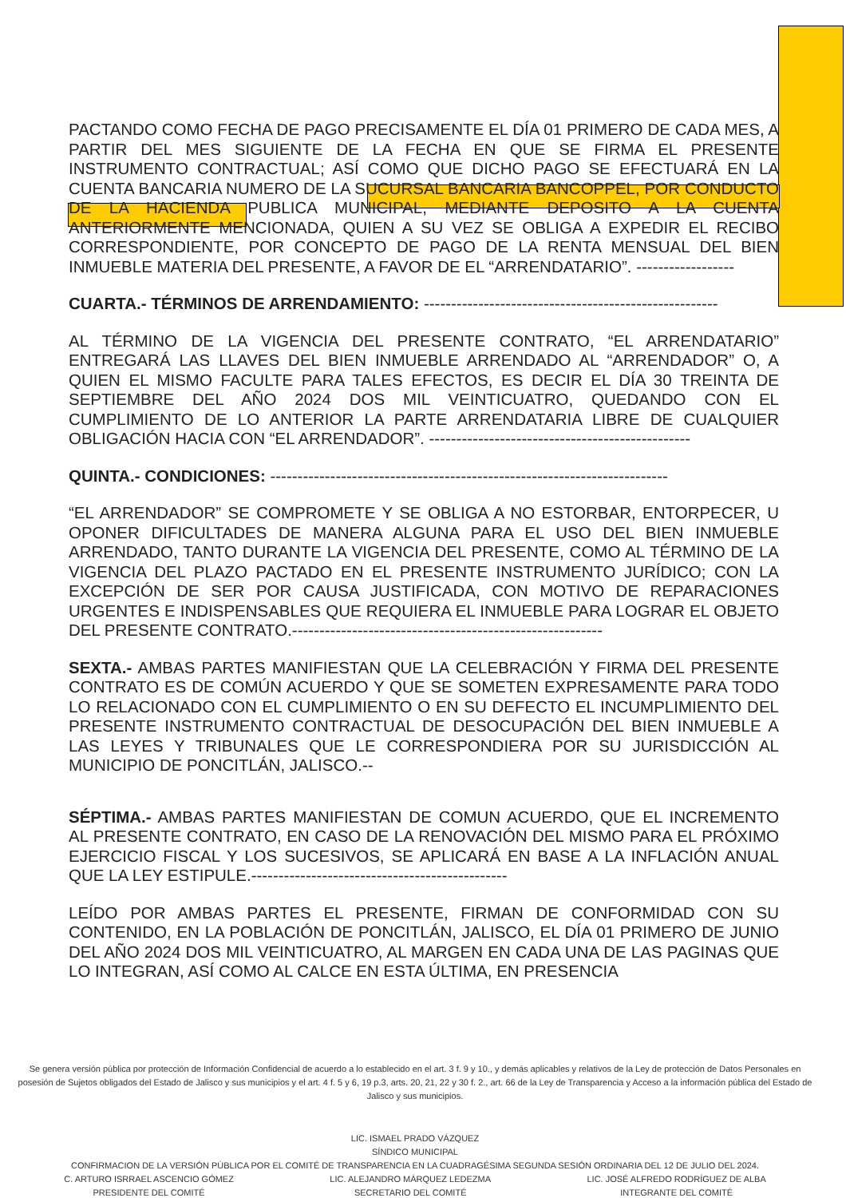PACTANDO COMO FECHA DE PAGO PRECISAMENTE EL DÍA 01 PRIMERO DE CADA MES, A PARTIR DEL MES SIGUIENTE DE LA FECHA EN QUE SE FIRMA EL PRESENTE INSTRUMENTO CONTRACTUAL; ASÍ COMO QUE DICHO PAGO SE EFECTUARÁ EN LA CUENTA BANCARIA NUMERO DE LA SUCURSAL BANCARIA BANCOPPEL, POR CONDUCTO DE LA HACIENDA PUBLICA MUNICIPAL, MEDIANTE DEPOSITO A LA CUENTA ANTERIORMENTE MENCIONADA, QUIEN A SU VEZ SE OBLIGA A EXPEDIR EL RECIBO CORRESPONDIENTE, POR CONCEPTO DE PAGO DE LA RENTA MENSUAL DEL BIEN INMUEBLE MATERIA DEL PRESENTE, A FAVOR DE EL “ARRENDATARIO”. ------------------
CUARTA.- TÉRMINOS DE ARRENDAMIENTO: ------------------------------------------------------
AL TÉRMINO DE LA VIGENCIA DEL PRESENTE CONTRATO, “EL ARRENDATARIO” ENTREGARÁ LAS LLAVES DEL BIEN INMUEBLE ARRENDADO AL “ARRENDADOR” O, A QUIEN EL MISMO FACULTE PARA TALES EFECTOS, ES DECIR EL DÍA 30 TREINTA DE SEPTIEMBRE DEL AÑO 2024 DOS MIL VEINTICUATRO, QUEDANDO CON EL CUMPLIMIENTO DE LO ANTERIOR LA PARTE ARRENDATARIA LIBRE DE CUALQUIER OBLIGACIÓN HACIA CON “EL ARRENDADOR”. ------------------------------------------------
QUINTA.- CONDICIONES: -------------------------------------------------------------------------
“EL ARRENDADOR” SE COMPROMETE Y SE OBLIGA A NO ESTORBAR, ENTORPECER, U OPONER DIFICULTADES DE MANERA ALGUNA PARA EL USO DEL BIEN INMUEBLE ARRENDADO, TANTO DURANTE LA VIGENCIA DEL PRESENTE, COMO AL TÉRMINO DE LA VIGENCIA DEL PLAZO PACTADO EN EL PRESENTE INSTRUMENTO JURÍDICO; CON LA EXCEPCIÓN DE SER POR CAUSA JUSTIFICADA, CON MOTIVO DE REPARACIONES URGENTES E INDISPENSABLES QUE REQUIERA EL INMUEBLE PARA LOGRAR EL OBJETO DEL PRESENTE CONTRATO.---------------------------------------------------------
SEXTA.- AMBAS PARTES MANIFIESTAN QUE LA CELEBRACIÓN Y FIRMA DEL PRESENTE CONTRATO ES DE COMÚN ACUERDO Y QUE SE SOMETEN EXPRESAMENTE PARA TODO LO RELACIONADO CON EL CUMPLIMIENTO O EN SU DEFECTO EL INCUMPLIMIENTO DEL PRESENTE INSTRUMENTO CONTRACTUAL DE DESOCUPACIÓN DEL BIEN INMUEBLE A LAS LEYES Y TRIBUNALES QUE LE CORRESPONDIERA POR SU JURISDICCIÓN AL MUNICIPIO DE PONCITLÁN, JALISCO.--
SÉPTIMA.- AMBAS PARTES MANIFIESTAN DE COMUN ACUERDO, QUE EL INCREMENTO AL PRESENTE CONTRATO, EN CASO DE LA RENOVACIÓN DEL MISMO PARA EL PRÓXIMO EJERCICIO FISCAL Y LOS SUCESIVOS, SE APLICARÁ EN BASE A LA INFLACIÓN ANUAL QUE LA LEY ESTIPULE.-----------------------------------------------
LEÍDO POR AMBAS PARTES EL PRESENTE, FIRMAN DE CONFORMIDAD CON SU CONTENIDO, EN LA POBLACIÓN DE PONCITLÁN, JALISCO, EL DÍA 01 PRIMERO DE JUNIO DEL AÑO 2024 DOS MIL VEINTICUATRO, AL MARGEN EN CADA UNA DE LAS PAGINAS QUE LO INTEGRAN, ASÍ COMO AL CALCE EN ESTA ÚLTIMA, EN PRESENCIA
Se genera versión pública por protección de Información Confidencial de acuerdo a lo establecido en el art. 3 f. 9 y 10., y demás aplicables y relativos de la Ley de protección de Datos Personales en posesión de Sujetos obligados del Estado de Jalisco y sus municipios y el art. 4 f. 5 y 6, 19 p.3, arts. 20, 21, 22 y 30 f. 2., art. 66 de la Ley de Transparencia y Acceso a la información pública del Estado de Jalisco y sus municipios.
LIC. ISMAEL PRADO VÁZQUEZ
SÍNDICO MUNICIPAL
CONFIRMACION DE LA VERSIÓN PÚBLICA POR EL COMITÉ DE TRANSPARENCIA EN LA CUADRAGÉSIMA SEGUNDA SESIÓN ORDINARIA DEL 12 DE JULIO DEL 2024.
C. ARTURO ISRRAEL ASCENCIO GÓMEZ
PRESIDENTE DEL COMITÉ
LIC. ALEJANDRO MÁRQUEZ LEDEZMA
SECRETARIO DEL COMITÉ
LIC. JOSÉ ALFREDO RODRÍGUEZ DE ALBA
INTEGRANTE DEL COMITÉ